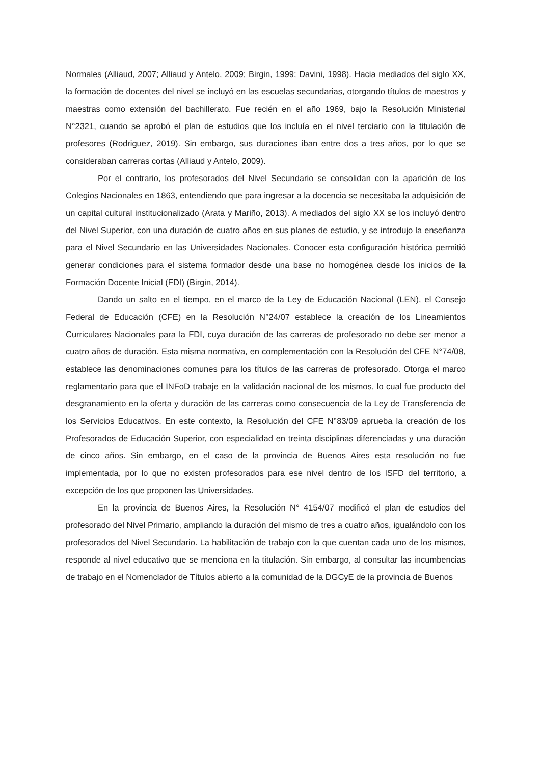Normales (Alliaud, 2007; Alliaud y Antelo, 2009; Birgin, 1999; Davini, 1998). Hacia mediados del siglo XX, la formación de docentes del nivel se incluyó en las escuelas secundarias, otorgando títulos de maestros y maestras como extensión del bachillerato. Fue recién en el año 1969, bajo la Resolución Ministerial N°2321, cuando se aprobó el plan de estudios que los incluía en el nivel terciario con la titulación de profesores (Rodriguez, 2019). Sin embargo, sus duraciones iban entre dos a tres años, por lo que se consideraban carreras cortas (Alliaud y Antelo, 2009).
Por el contrario, los profesorados del Nivel Secundario se consolidan con la aparición de los Colegios Nacionales en 1863, entendiendo que para ingresar a la docencia se necesitaba la adquisición de un capital cultural institucionalizado (Arata y Mariño, 2013). A mediados del siglo XX se los incluyó dentro del Nivel Superior, con una duración de cuatro años en sus planes de estudio, y se introdujo la enseñanza para el Nivel Secundario en las Universidades Nacionales. Conocer esta configuración histórica permitió generar condiciones para el sistema formador desde una base no homogénea desde los inicios de la Formación Docente Inicial (FDI) (Birgin, 2014).
Dando un salto en el tiempo, en el marco de la Ley de Educación Nacional (LEN), el Consejo Federal de Educación (CFE) en la Resolución N°24/07 establece la creación de los Lineamientos Curriculares Nacionales para la FDI, cuya duración de las carreras de profesorado no debe ser menor a cuatro años de duración. Esta misma normativa, en complementación con la Resolución del CFE N°74/08, establece las denominaciones comunes para los títulos de las carreras de profesorado. Otorga el marco reglamentario para que el INFoD trabaje en la validación nacional de los mismos, lo cual fue producto del desgranamiento en la oferta y duración de las carreras como consecuencia de la Ley de Transferencia de los Servicios Educativos. En este contexto, la Resolución del CFE N°83/09 aprueba la creación de los Profesorados de Educación Superior, con especialidad en treinta disciplinas diferenciadas y una duración de cinco años. Sin embargo, en el caso de la provincia de Buenos Aires esta resolución no fue implementada, por lo que no existen profesorados para ese nivel dentro de los ISFD del territorio, a excepción de los que proponen las Universidades.
En la provincia de Buenos Aires, la Resolución N° 4154/07 modificó el plan de estudios del profesorado del Nivel Primario, ampliando la duración del mismo de tres a cuatro años, igualándolo con los profesorados del Nivel Secundario. La habilitación de trabajo con la que cuentan cada uno de los mismos, responde al nivel educativo que se menciona en la titulación. Sin embargo, al consultar las incumbencias de trabajo en el Nomenclador de Títulos abierto a la comunidad de la DGCyE de la provincia de Buenos